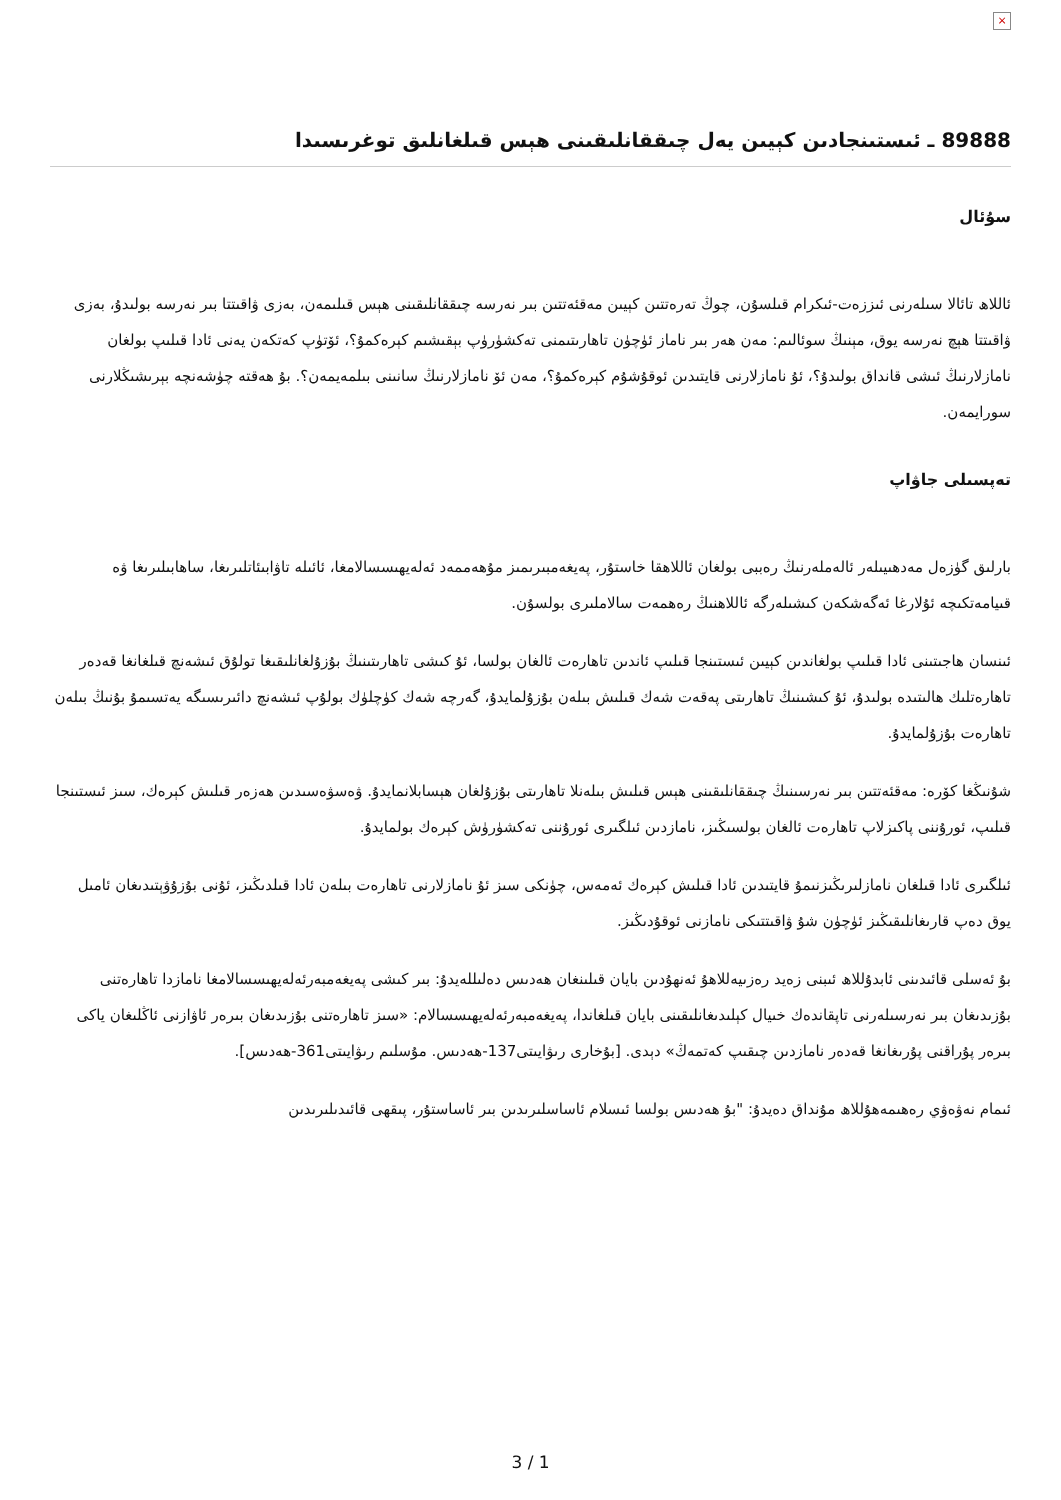×
89888 ـ ئىستىنجادىن كېيىن يەل چىققانلىقىنى ھېس قىلغانلىق توغرىسىدا
سۇئال
ئاللاھ تائالا سىلەرنى ئىززەت-ئىكرام قىلسۇن، چوڭ تەرەتتىن كېيىن مەقئەتتىن بىر نەرسە چىققانلىقىنى ھېس قىلىمەن، بەزى ۋاقىتتا بىر نەرسە بولىدۇ، بەزى ۋاقىتتا ھېچ نەرسە يوق، مېنىڭ سوئالىم: مەن ھەر بىر ناماز ئۈچۈن تاھارىتىمنى تەكشۈرۈپ بېقىشىم كېرەكمۇ؟، ئۆتۈپ كەتكەن يەنى ئادا قىلىپ بولغان نامازلارنىڭ ئىشى قانداق بولىدۇ؟، ئۇ نامازلارنى قايتىدىن ئوقۇشۇم كېرەكمۇ؟، مەن ئۆ نامازلارنىڭ سانىنى بىلمەيمەن؟. بۇ ھەقتە چۈشەنچە بېرىشىڭلارنى سورايمەن.
تەپسىلى جاۋاپ
بارلىق گۈزەل مەدھىيىلەر ئالەملەرنىڭ رەببى بولغان ئاللاھقا خاستۇر، پەيغەمبىرىمىز مۇھەممەد ئەلەيھىسسالامغا، ئائىلە تاۋابىئاتلىرىغا، ساھابىلىرىغا ۋە قىيامەتكىچە ئۇلارغا ئەگەشكەن كىشىلەرگە ئاللاھنىڭ رەھمەت سالاملىرى بولسۇن.
ئىنسان ھاجىتىنى ئادا قىلىپ بولغاندىن كېيىن ئىستىنجا قىلىپ ئاندىن تاھارەت ئالغان بولسا، ئۇ كىشى تاھارىتىنىڭ بۇزۇلغانلىقىغا تولۇق ئىشەنچ قىلغانغا قەدەر تاھارەتلىك ھالىتىدە بولىدۇ، ئۇ كىشىنىڭ تاھارىتى پەقەت شەك قىلىش بىلەن بۇزۇلمايدۇ، گەرچە شەك كۈچلۈك بولۇپ ئىشەنچ دائىرىسىگە يەتسىمۇ بۇنىڭ بىلەن تاھارەت بۇزۇلمايدۇ.
شۇنىڭغا كۆرە: مەقئەتتىن بىر نەرسىنىڭ چىققانلىقىنى ھېس قىلىش بىلەنلا تاھارىتى بۇزۇلغان ھېسابلانمايدۇ. ۋەسۋەسىدىن ھەزەر قىلىش كېرەك، سىز ئىستىنجا قىلىپ، ئورۇننى پاكىزلاپ تاھارەت ئالغان بولسىڭىز، نامازدىن ئىلگىرى ئورۇننى تەكشۈرۈش كېرەك بولمايدۇ.
ئىلگىرى ئادا قىلغان نامازلىرىڭىزنىمۇ قايتىدىن ئادا قىلىش كېرەك ئەمەس، چۈنكى سىز ئۇ نامازلارنى تاھارەت بىلەن ئادا قىلدىڭىز، ئۇنى بۇزۇۋېتىدىغان ئامىل يوق دەپ قارىغانلىقىڭىز ئۈچۈن شۇ ۋاقىتتىكى نامازنى ئوقۇدىڭىز.
بۇ ئەسلى قائىدىنى ئابدۇللاھ ئىبنى زەيد رەزىيەللاھۇ ئەنھۇدىن بايان قىلىنغان ھەدىس دەلىللەيدۇ: بىر كىشى پەيغەمبەرئەلەيھىسسالامغا نامازدا تاھارەتنى بۇزىدىغان بىر نەرسىلەرنى تاپقاندەك خىيال كېلىدىغانلىقىنى بايان قىلغاندا، پەيغەمبەرئەلەيھىسسالام: «سىز تاھارەتنى بۇزىدىغان بىرەر ئاۋازنى ئاڭلىغان ياكى بىرەر پۇراقنى پۇرىغانغا قەدەر نامازدىن چىقىپ كەتمەڭ» دېدى. [بۇخارى رىۋايىتى137-ھەدىس. مۇسلىم رىۋايىتى361-ھەدىس].
ئىمام نەۋەۋي رەھىمەھۇللاھ مۇنداق دەيدۇ: "بۇ ھەدىس بولسا ئىسلام ئاساسلىرىدىن بىر ئاساستۇر، پىقھى قائىدىلىرىدىن
3 / 1